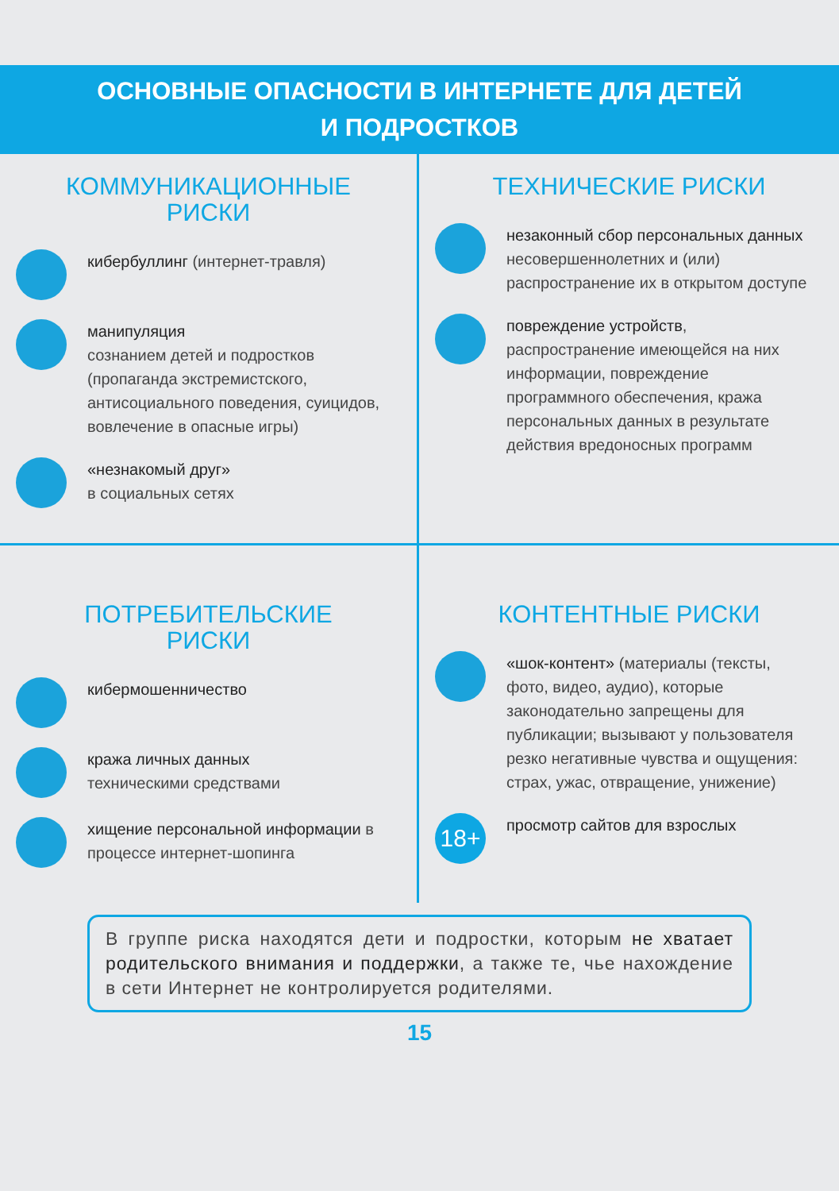ОСНОВНЫЕ ОПАСНОСТИ В ИНТЕРНЕТЕ ДЛЯ ДЕТЕЙ
И ПОДРОСТКОВ
КОММУНИКАЦИОННЫЕ
РИСКИ
кибербуллинг (интернет-травля)
манипуляция
сознанием детей и подростков (пропаганда экстремистского, антисоциального поведения, суицидов, вовлечение в опасные игры)
«незнакомый друг»
в социальных сетях
ТЕХНИЧЕСКИЕ РИСКИ
незаконный сбор персональных данных несовершеннолетних и (или) распространение их в открытом доступе
повреждение устройств, распространение имеющейся на них информации, повреждение программного обеспечения, кража персональных данных в результате действия вредоносных программ
ПОТРЕБИТЕЛЬСКИЕ
РИСКИ
кибермошенничество
кража личных данных
техническими средствами
хищение персональной информации в процессе интернет-шопинга
КОНТЕНТНЫЕ РИСКИ
«шок-контент» (материалы (тексты, фото, видео, аудио), которые законодательно запрещены для публикации; вызывают у пользователя резко негативные чувства и ощущения: страх, ужас, отвращение, унижение)
18+
просмотр сайтов для взрослых
В группе риска находятся дети и подростки, которым не хватает родительского внимания и поддержки, а также те, чье нахождение в сети Интернет не контролируется родителями.
15